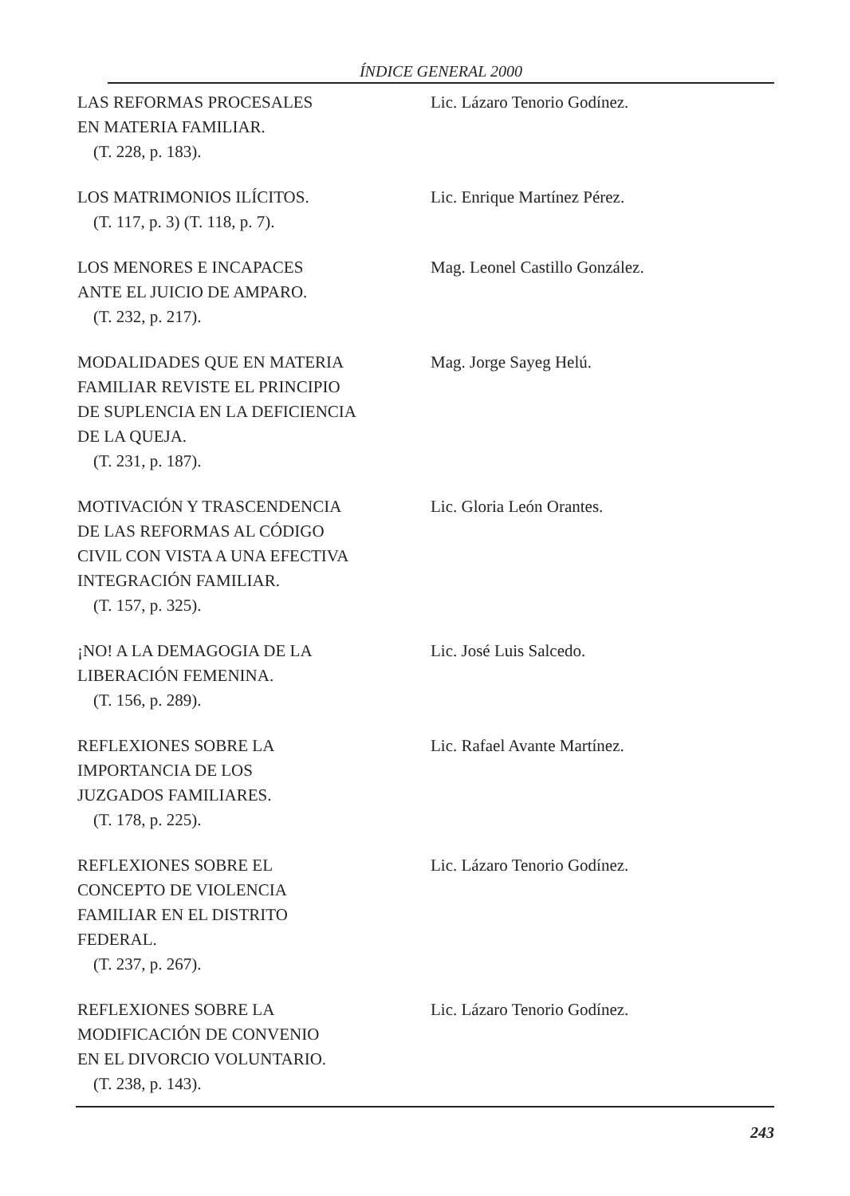ÍNDICE GENERAL 2000
LAS REFORMAS PROCESALES
EN MATERIA FAMILIAR.
(T. 228, p. 183).
Lic. Lázaro Tenorio Godínez.
LOS MATRIMONIOS ILÍCITOS.
(T. 117, p. 3) (T. 118, p. 7).
Lic. Enrique Martínez Pérez.
LOS MENORES E INCAPACES
ANTE EL JUICIO DE AMPARO.
(T. 232, p. 217).
Mag. Leonel Castillo González.
MODALIDADES QUE EN MATERIA
FAMILIAR REVISTE EL PRINCIPIO
DE SUPLENCIA EN LA DEFICIENCIA
DE LA QUEJA.
(T. 231, p. 187).
Mag. Jorge Sayeg Helú.
MOTIVACIÓN Y TRASCENDENCIA
DE LAS REFORMAS AL CÓDIGO
CIVIL CON VISTA A UNA EFECTIVA
INTEGRACIÓN FAMILIAR.
(T. 157, p. 325).
Lic. Gloria León Orantes.
¡NO! A LA DEMAGOGIA DE LA
LIBERACIÓN FEMENINA.
(T. 156, p. 289).
Lic. José Luis Salcedo.
REFLEXIONES SOBRE LA
IMPORTANCIA DE LOS
JUZGADOS FAMILIARES.
(T. 178, p. 225).
Lic. Rafael Avante Martínez.
REFLEXIONES SOBRE EL
CONCEPTO DE VIOLENCIA
FAMILIAR EN EL DISTRITO
FEDERAL.
(T. 237, p. 267).
Lic. Lázaro Tenorio Godínez.
REFLEXIONES SOBRE LA
MODIFICACIÓN DE CONVENIO
EN EL DIVORCIO VOLUNTARIO.
(T. 238, p. 143).
Lic. Lázaro Tenorio Godínez.
243